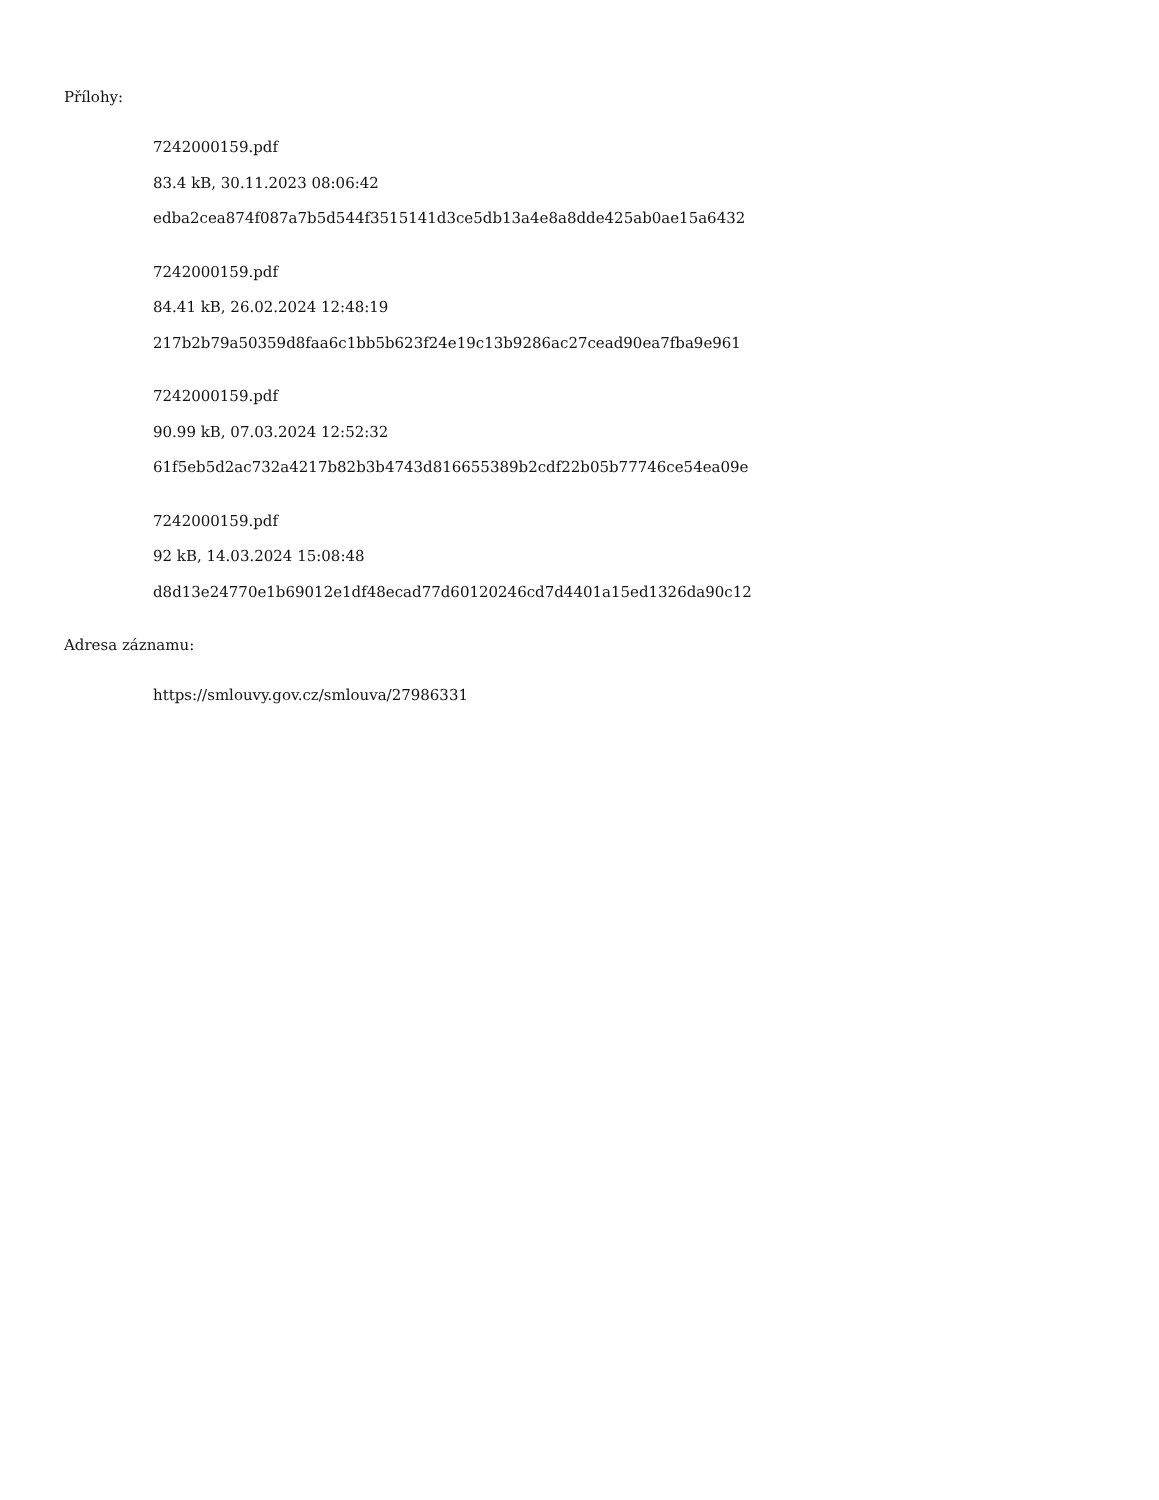Přílohy:
7242000159.pdf
83.4 kB, 30.11.2023 08:06:42
edba2cea874f087a7b5d544f3515141d3ce5db13a4e8a8dde425ab0ae15a6432
7242000159.pdf
84.41 kB, 26.02.2024 12:48:19
217b2b79a50359d8faa6c1bb5b623f24e19c13b9286ac27cead90ea7fba9e961
7242000159.pdf
90.99 kB, 07.03.2024 12:52:32
61f5eb5d2ac732a4217b82b3b4743d816655389b2cdf22b05b77746ce54ea09e
7242000159.pdf
92 kB, 14.03.2024 15:08:48
d8d13e24770e1b69012e1df48ecad77d60120246cd7d4401a15ed1326da90c12
Adresa záznamu:
https://smlouvy.gov.cz/smlouva/27986331